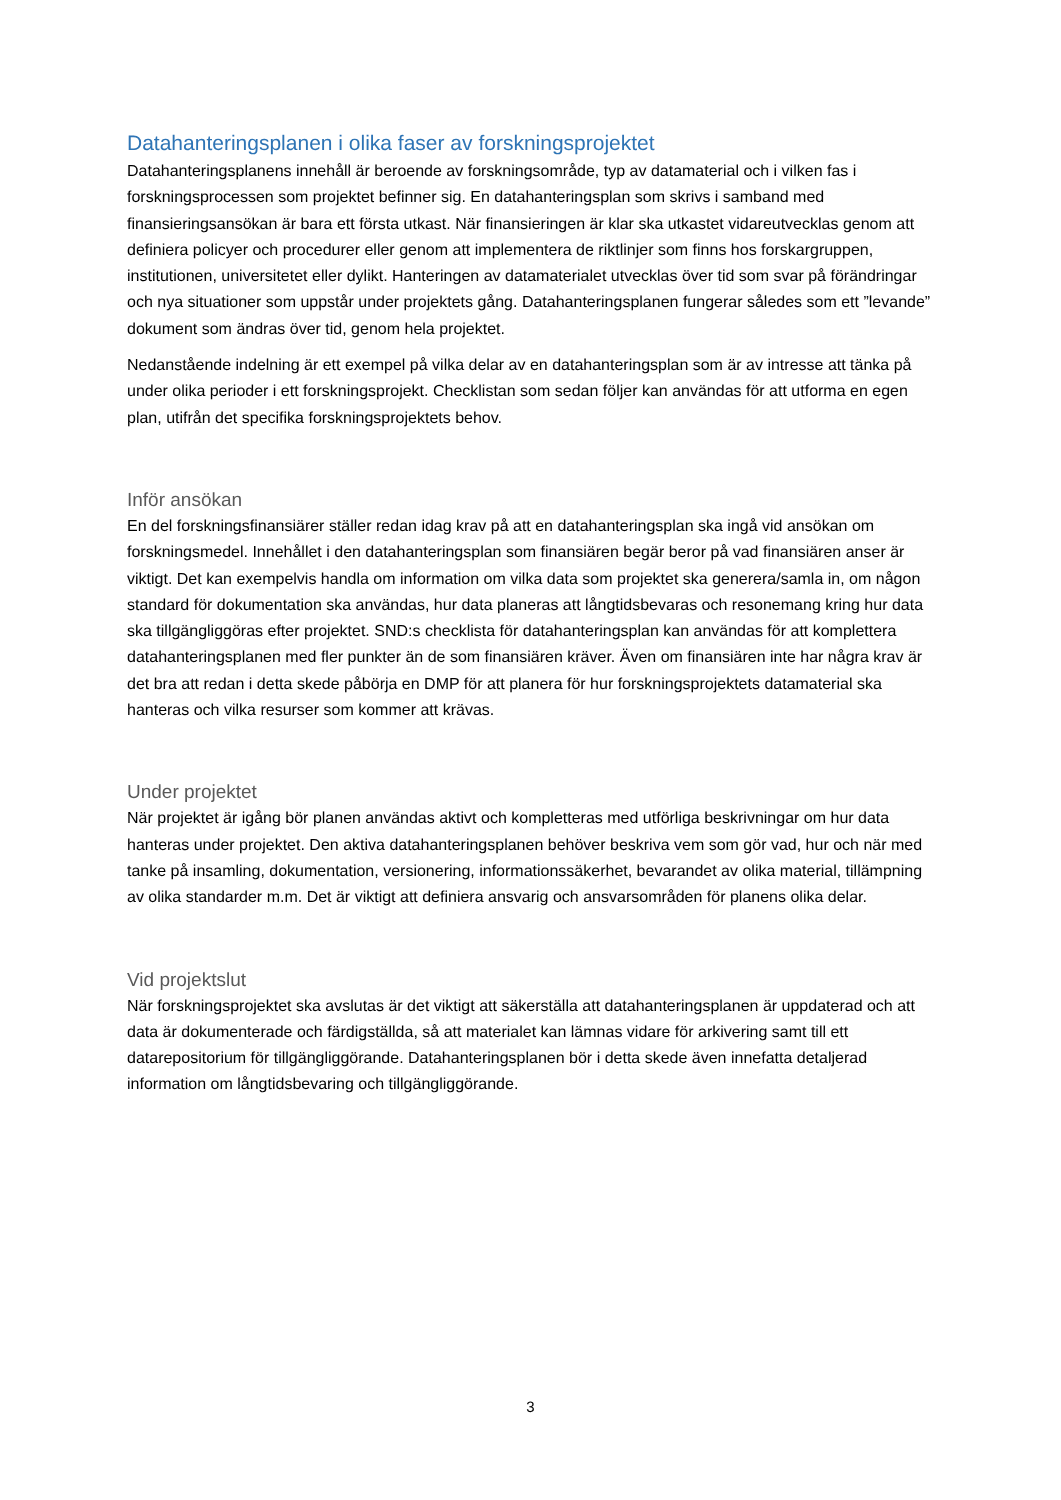Datahanteringsplanen i olika faser av forskningsprojektet
Datahanteringsplanens innehåll är beroende av forskningsområde, typ av datamaterial och i vilken fas i forskningsprocessen som projektet befinner sig. En datahanteringsplan som skrivs i samband med finansieringsansökan är bara ett första utkast. När finansieringen är klar ska utkastet vidareutvecklas genom att definiera policyer och procedurer eller genom att implementera de riktlinjer som finns hos forskargruppen, institutionen, universitetet eller dylikt. Hanteringen av datamaterialet utvecklas över tid som svar på förändringar och nya situationer som uppstår under projektets gång. Datahanteringsplanen fungerar således som ett ”levande” dokument som ändras över tid, genom hela projektet.
Nedanstående indelning är ett exempel på vilka delar av en datahanteringsplan som är av intresse att tänka på under olika perioder i ett forskningsprojekt. Checklistan som sedan följer kan användas för att utforma en egen plan, utifrån det specifika forskningsprojektets behov.
Inför ansökan
En del forskningsfinansiärer ställer redan idag krav på att en datahanteringsplan ska ingå vid ansökan om forskningsmedel. Innehållet i den datahanteringsplan som finansiären begär beror på vad finansiären anser är viktigt. Det kan exempelvis handla om information om vilka data som projektet ska generera/samla in, om någon standard för dokumentation ska användas, hur data planeras att långtidsbevaras och resonemang kring hur data ska tillgängliggöras efter projektet. SND:s checklista för datahanteringsplan kan användas för att komplettera datahanteringsplanen med fler punkter än de som finansiären kräver. Även om finansiären inte har några krav är det bra att redan i detta skede påbörja en DMP för att planera för hur forskningsprojektets datamaterial ska hanteras och vilka resurser som kommer att krävas.
Under projektet
När projektet är igång bör planen användas aktivt och kompletteras med utförliga beskrivningar om hur data hanteras under projektet. Den aktiva datahanteringsplanen behöver beskriva vem som gör vad, hur och när med tanke på insamling, dokumentation, versionering, informationssäkerhet, bevarandet av olika material, tillämpning av olika standarder m.m. Det är viktigt att definiera ansvarig och ansvarsområden för planens olika delar.
Vid projektslut
När forskningsprojektet ska avslutas är det viktigt att säkerställa att datahanteringsplanen är uppdaterad och att data är dokumenterade och färdigställda, så att materialet kan lämnas vidare för arkivering samt till ett datarepositorium för tillgängliggörande. Datahanteringsplanen bör i detta skede även innefatta detaljerad information om långtidsbevaring och tillgängliggörande.
3